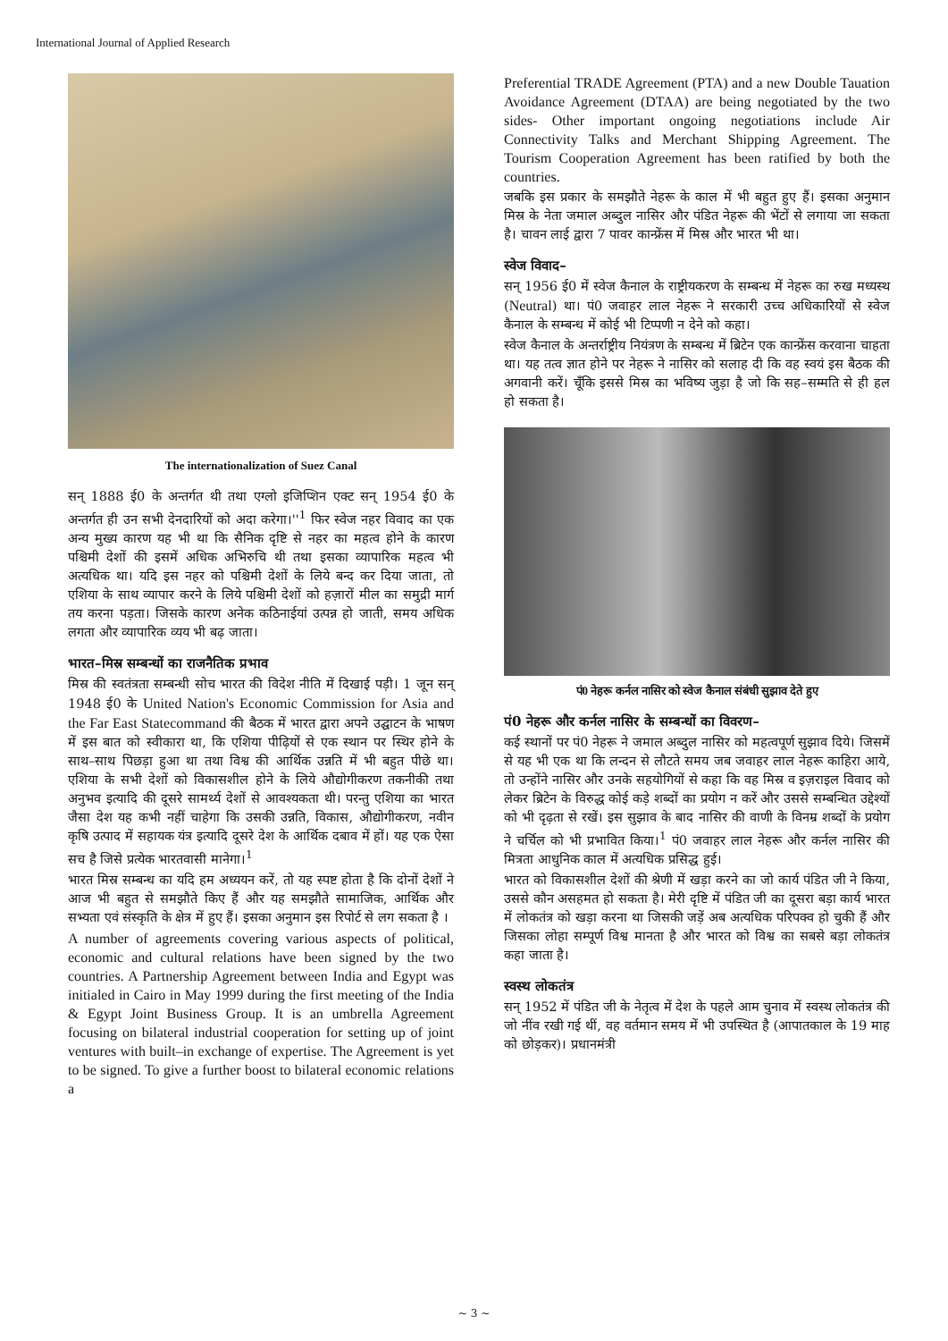International Journal of Applied Research
The internationalization of Suez Canal
सन् 1888 ई0 के अन्तर्गत थी तथा एग्लो इजिप्शिन एक्ट सन् 1954 ई0 के अन्तर्गत ही उन सभी देनदारियों को अदा करेगा।''<sup>1</sup> फिर स्वेज नहर विवाद का एक अन्य मुख्य कारण यह भी था कि सैनिक दृष्टि से नहर का महत्व होने के कारण पश्चिमी देशों की इसमें अधिक अभिरुचि थी तथा इसका व्यापारिक महत्व भी अत्यधिक था। यदि इस नहर को पश्चिमी देशों के लिये बन्द कर दिया जाता, तो एशिया के साथ व्यापार करने के लिये पश्चिमी देशों को हज़ारों मील का समुद्री मार्ग तय करना पड़ता। जिसके कारण अनेक कठिनाईयां उत्पन्न हो जाती, समय अधिक लगता और व्यापारिक व्यय भी बढ़ जाता।
भारत–मिस्र सम्बन्धों का राजनैतिक प्रभाव
मिस्र की स्वतंत्रता सम्बन्धी सोच भारत की विदेश नीति में दिखाई पड़ी। 1 जून सन् 1948 ई0 के United Nation's Economic Commission for Asia and the Far East Statecommand की बैठक में भारत द्वारा अपने उद्घाटन के भाषण में इस बात को स्वीकारा था, कि एशिया पीढ़ियों से एक स्थान पर स्थिर होने के साथ–साथ पिछड़ा हुआ था तथा विश्व की आर्थिक उन्नति में भी बहुत पीछे था। एशिया के सभी देशों को विकासशील होने के लिये औद्योगीकरण तकनीकी तथा अनुभव इत्यादि की दूसरे सामर्थ्य देशों से आवश्यकता थी। परन्तु एशिया का भारत जैसा देश यह कभी नहीं चाहेगा कि उसकी उन्नति, विकास, औद्योगीकरण, नवीन कृषि उत्पाद में सहायक यंत्र इत्यादि दूसरे देश के आर्थिक दबाव में हों। यह एक ऐसा सच है जिसे प्रत्येक भारतवासी मानेगा।<sup>1</sup>
भारत मिस्र सम्बन्ध का यदि हम अध्ययन करें, तो यह स्पष्ट होता है कि दोनों देशों ने आज भी बहुत से समझौते किए हैं और यह समझौते सामाजिक, आर्थिक और सभ्यता एवं संस्कृति के क्षेत्र में हुए हैं। इसका अनुमान इस रिपोर्ट से लग सकता है ।
A number of agreements covering various aspects of political, economic and cultural relations have been signed by the two countries. A Partnership Agreement between India and Egypt was initialed in Cairo in May 1999 during the first meeting of the India & Egypt Joint Business Group. It is an umbrella Agreement focusing on bilateral industrial cooperation for setting up of joint ventures with built–in exchange of expertise. The Agreement is yet to be signed. To give a further boost to bilateral economic relations a
Preferential TRADE Agreement (PTA) and a new Double Tauation Avoidance Agreement (DTAA) are being negotiated by the two sides- Other important ongoing negotiations include Air Connectivity Talks and Merchant Shipping Agreement. The Tourism Cooperation Agreement has been ratified by both the countries.
जबकि इस प्रकार के समझौते नेहरू के काल में भी बहुत हुए हैं। इसका अनुमान मिस्र के नेता जमाल अब्दुल नासिर और पंडित नेहरू की भेंटों से लगाया जा सकता है। चावन लाई द्वारा 7 पावर कान्फ्रेंस में मिस्र और भारत भी था।
स्वेज विवाद–
सन् 1956 ई0 में स्वेज कैनाल के राष्ट्रीयकरण के सम्बन्ध में नेहरू का रुख मध्यस्थ (Neutral) था। पं0 जवाहर लाल नेहरू ने सरकारी उच्च अधिकारियों से स्वेज कैनाल के सम्बन्ध में कोई भी टिप्पणी न देने को कहा।
स्वेज कैनाल के अन्तर्राष्ट्रीय नियंत्रण के सम्बन्ध में ब्रिटेन एक कान्फ्रेंस करवाना चाहता था। यह तत्व ज्ञात होने पर नेहरू ने नासिर को सलाह दी कि वह स्वयं इस बैठक की अगवानी करें। चूँकि इससे मिस्र का भविष्य जुड़ा है जो कि सह–सम्मति से ही हल हो सकता है।
पं0 नेहरू कर्नल नासिर को स्वेज कैनाल संबंधी सुझाव देते हुए
पं0 नेहरू और कर्नल नासिर के सम्बन्धों का विवरण–
कई स्थानों पर पं0 नेहरू ने जमाल अब्दुल नासिर को महत्वपूर्ण सुझाव दिये। जिसमें से यह भी एक था कि लन्दन से लौटते समय जब जवाहर लाल नेहरू काहिरा आये, तो उन्होंने नासिर और उनके सहयोगियों से कहा कि वह मिस्र व इज़राइल विवाद को लेकर ब्रिटेन के विरुद्ध कोई कड़े शब्दों का प्रयोग न करें और उससे सम्बन्धित उद्देश्यों को भी दृढ़ता से रखें। इस सुझाव के बाद नासिर की वाणी के विनम्र शब्दों के प्रयोग ने चर्चिल को भी प्रभावित किया।<sup>1</sup> पं0 जवाहर लाल नेहरू और कर्नल नासिर की मित्रता आधुनिक काल में अत्यधिक प्रसिद्ध हुई।
भारत को विकासशील देशों की श्रेणी में खड़ा करने का जो कार्य पंडित जी ने किया, उससे कौन असहमत हो सकता है। मेरी दृष्टि में पंडित जी का दूसरा बड़ा कार्य भारत में लोकतंत्र को खड़ा करना था जिसकी जड़ें अब अत्यधिक परिपक्व हो चुकी हैं और जिसका लोहा सम्पूर्ण विश्व मानता है और भारत को विश्व का सबसे बड़ा लोकतंत्र कहा जाता है।
स्वस्थ लोकतंत्र
सन् 1952 में पंडित जी के नेतृत्व में देश के पहले आम चुनाव में स्वस्थ लोकतंत्र की जो नींव रखी गई थीं, वह वर्तमान समय में भी उपस्थित है (आपातकाल के 19 माह को छोड़कर)। प्रधानमंत्री
~ 3 ~